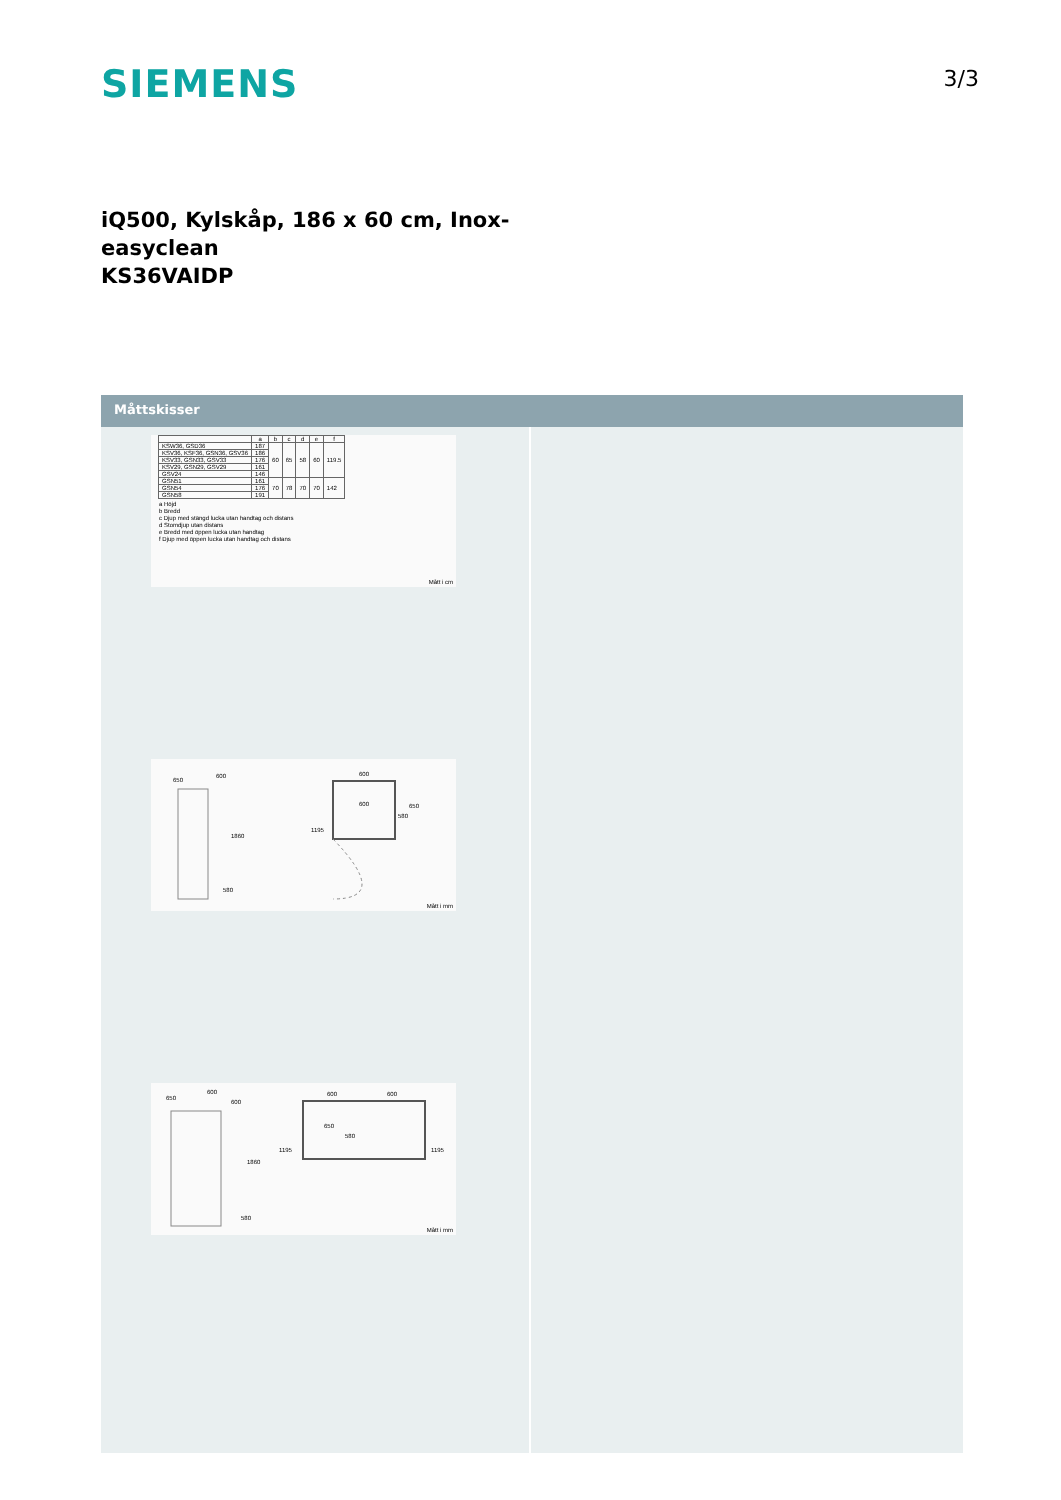SIEMENS
3/3
iQ500, Kylskåp, 186 x 60 cm, Inox-
easyclean
KS36VAIDP
Måttskisser
| | a | b | c | d | e | f |
| --- | --- | --- | --- | --- | --- | --- |
| KSW36, GSD36 | 187 | 60 | 65 | 58 | 60 | 119.5 |
| KSV36, KSF36, GSN36, GSV36 | 186 | | | | | |
| KSV33, GSN33, GSV33 | 176 | | | | | |
| KSV29, GSN29, GSV29 | 161 | | | | | |
| GSV24 | 146 | | | | | |
| GSN51 | 161 | 70 | 78 | 70 | 70 | 142 |
| GSN54 | 176 | | | | | |
| GSN58 | 191 | | | | | |
a Höjd
b Bredd
c Djup med stängd lucka utan handtag och distans
d Stomdjup utan distans
e Bredd med öppen lucka utan handtag
f Djup med öppen lucka utan handtag och distans
Mått i cm
650
600
1860
580
600
600 650
580
1195
Mått i mm
650
600
600
1860
580
600 600
650
580
1195 1195
Mått i mm